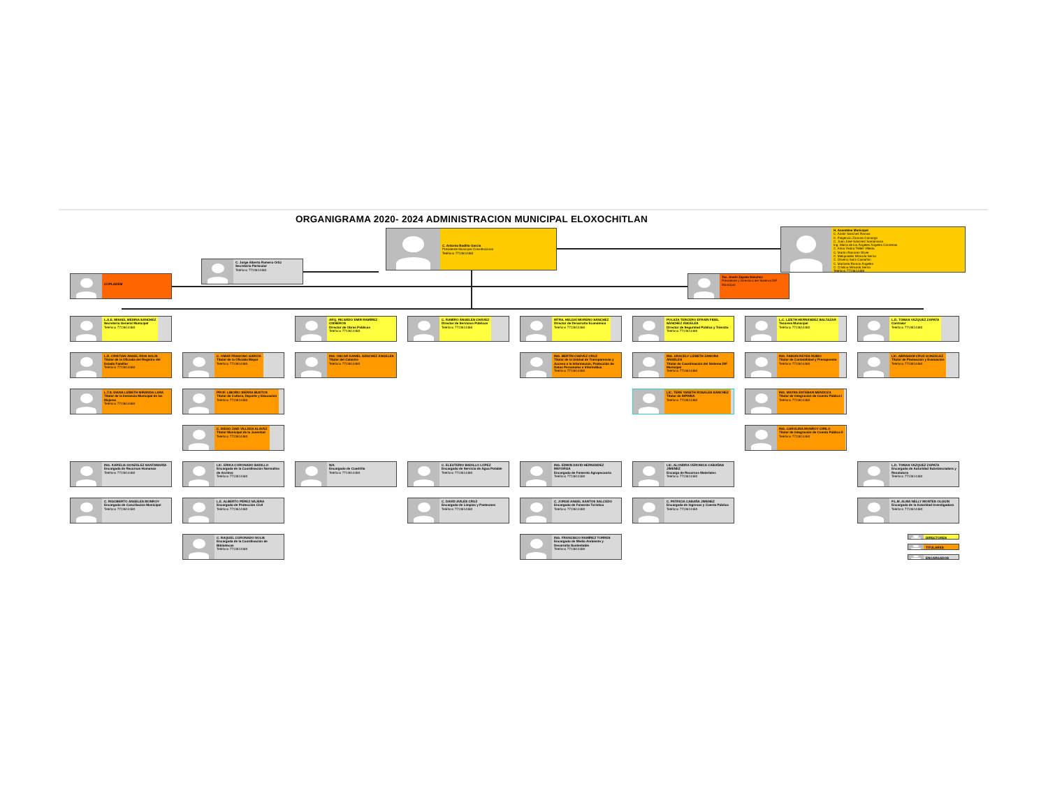ORGANIGRAMA 2020- 2024 ADMINISTRACION MUNICIPAL ELOXOCHITLAN
C. Antonio Badillo García
Presidente Municipal Constitucional
Teléfono 7713614480
C. Jorge Alberto Romero Ortiz
Secretario Particular
Teléfono 7713614480
H. Asamblea Municipal
C. Anahí Sánchez Ramos
C. Fulgencio Zamora Camargo
C. Juan José Sánchez Santamaría
Ing. María de los Ángeles Ángeles Contreras
C. Alma Yadira Téllez Villeda
C. Martín Ramírez Oliver
C. Melquiades Miranda Serna
C. Oliverio Solís Castañón
C. Maricela Ramos Ángeles
C. Cristina Miranda Serna
Teléfono 7713614480
COPLADEM
Tec. Anahí Zapata Sánchez
Presidente y Directora del Sistema DIF Municipal
L.A.E. MISAEL MEDINA SÁNCHEZ
Secretario General Municipal
Teléfono 7713614480
ARQ. RICARDO EMIR RAMÍREZ CISNEROS
Director de Obras Públicas
Teléfono 7713614480
C. RAMIRO ÁNGELES CHÁVEZ
Director de Servicios Públicos
Teléfono 7713614480
MTRA. HELDAÍ MORENO SÁNCHEZ
Director de Desarrollo Económico
Teléfono 7713614480
POLICÍA TERCERO EFRAÍN FIDEL SÁNCHEZ ÁNGELES
Director de Seguridad Pública y Tránsito
Teléfono 7713614480
L.C. LIZETH HERNÁNDEZ BALTAZAR
Tesorera Municipal
Teléfono 7713614480
L.D. TOMAS VAZQUEZ ZAPATA
Contralor
Teléfono 7713614480
L.D. CRISTIAN ÁNGEL RÍOS SOLÍS
Titular de la Oficialía del Registro del Estado Familiar
Teléfono 7713614480
C. OMAR FRAGOSO GARCÍA
Titular de la Oficialía Mayor
Teléfono 7713614480
ING. OSCAR DANIEL SÁNCHEZ ÁNGELES
Titular del Catastro
Teléfono 7713614480
ING. BERTÍN CHÁVEZ CRUZ
Titular de la Unidad de Transparencia y Acceso a la Información, Protección de Datos Personales e Informática
Teléfono 7713614480
ING. ARACELY LIZBETH ZAMORA ÁNGELES
Titular de Coordinación del Sistema DIF Municipal
Teléfono 7713614480
ING. FABIÁN REYES RUBIO
Titular de Contabilidad y Presupuesto
Teléfono 7713614480
LIC. ABRAHAM CRUZ GONZÁLEZ
Titular de Planeación y Evaluación
Teléfono 7713614480
L.T.S. DIANA LIZBETH MIRANDA LARA
Titular de la Instancia Municipal de las Mujeres
Teléfono 7713614480
PROF. LIBORIO SIERRA BUSTOS
Titular de Cultura, Deporte y Educación
Teléfono 7713614480
LIC. TERE YANETH ROSALES SÁNCHEZ
Titular de SIPINNA
Teléfono 7713614480
ING. MAYRA ESTEBAN MENDOZA
Titular de Integración de Cuenta Pública I
Teléfono 7713614480
C. DIEGO ZAID VILLEDA ALAVEZ
Titular Municipal de la Juventud
Teléfono 7713614480
ING. CAROLINA MONROY CIRILO
Titular de Integración de Cuenta Pública II
Teléfono 7713614480
ING. KARELIA GONZÁLEZ SANTAMARÍA
Encargada de Recursos Humanos
Teléfono 7713614480
LIC. ERIKA CORONADO BADILLO
Encargada de la Coordinación Normativa de Archivo
Teléfono 7713614480
N/A
Encargado de Cuadrilla
Teléfono 7713614480
C. ELEUTERIO BADILLO LÓPEZ
Encargado de Servicio de Agua Potable
Teléfono 7713614480
ING. EDWIN DAVID HERNÁNDEZ MAYORGA
Encargado de Fomento Agropecuario
Teléfono 7713614480
LIC. ALONDRA VERONICA CABAÑAS JIMENEZ
Encarga de Recursos Materiales
Teléfono 7713614480
L.D. TOMAS VAZQUEZ ZAPATA
Encargado de Autoridad Substanciadora y Resolutora
Teléfono 7713614480
C. RIGOBERTO ÁNGELES MONROY
Encargado de Conciliación Municipal
Teléfono 7713614480
L.E. ALBERTO PÉREZ NÁJERA
Encargado de Protección Civil
Teléfono 7713614480
C. DAVID AVILÉS CRUZ
Encargado de Limpias y Panteones
Teléfono 7713614480
C. JORGE ANGEL SANTOS SALCEDO
Encargado de Fomento Turístico
Teléfono 7713614480
C. PATRICIA CABAÑA JIMENEZ
Encargada de Ingresos y Cuenta Pública
Teléfono 7713614480
P.L.M. ALMA NELLY MONTES OLGUIN
Encargada de la Autoridad Investigadora
Teléfono 7713614480
C. RAQUEL CORONADO SOLIS
Encargada de la Coordinación de Bibliotecas
Teléfono 7713614480
ING. FRANCISCO RAMÍREZ TORRES
Encargado de Medio Ambiente y Desarrollo Sustentable
Teléfono 7713614480
DIRECTORES
TITULARES
ENCARGADOS